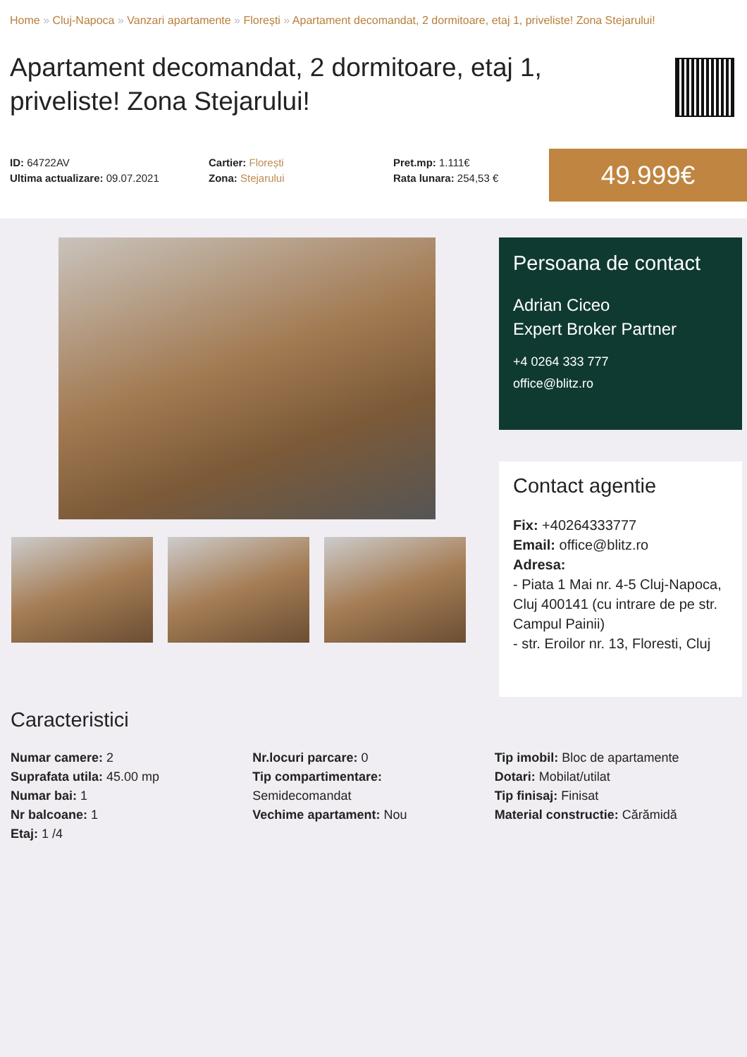Home » Cluj-Napoca » Vanzari apartamente » Florești » Apartament decomandat, 2 dormitoare, etaj 1, priveliste! Zona Stejarului!
Apartament decomandat, 2 dormitoare, etaj 1, priveliste! Zona Stejarului!
ID: 64722AV
Ultima actualizare: 09.07.2021
Cartier: Florești
Zona: Stejarului
Pret.mp: 1.111€
Rata lunara: 254,53 €
49.999€
Persoana de contact
Adrian Ciceo
Expert Broker Partner
+4 0264 333 777
office@blitz.ro
Contact agentie
Fix: +40264333777
Email: office@blitz.ro
Adresa:
- Piata 1 Mai nr. 4-5 Cluj-Napoca, Cluj 400141 (cu intrare de pe str. Campul Painii)
- str. Eroilor nr. 13, Floresti, Cluj
Caracteristici
Numar camere: 2
Suprafata utila: 45.00 mp
Numar bai: 1
Nr balcoane: 1
Etaj: 1 /4
Nr.locuri parcare: 0
Tip compartimentare:
Semidecomandat
Vechime apartament: Nou
Tip imobil: Bloc de apartamente
Dotari: Mobilat/utilat
Tip finisaj: Finisat
Material constructie: Cărămidă